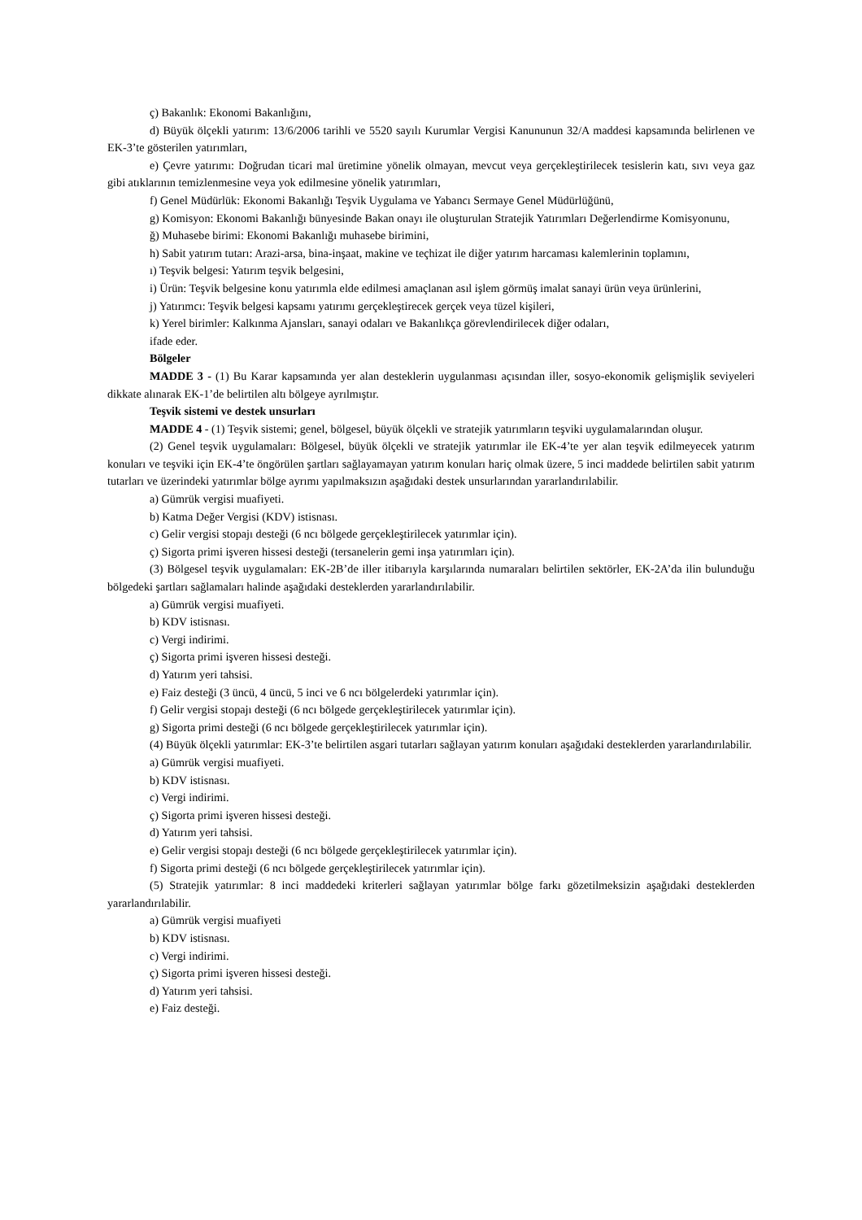ç) Bakanlık: Ekonomi Bakanlığını,
d) Büyük ölçekli yatırım: 13/6/2006 tarihli ve 5520 sayılı Kurumlar Vergisi Kanununun 32/A maddesi kapsamında belirlenen ve EK-3’te gösterilen yatırımları,
e) Çevre yatırımı: Doğrudan ticari mal üretimine yönelik olmayan, mevcut veya gerçekleştirilecek tesislerin katı, sıvı veya gaz gibi atıklarının temizlenmesine veya yok edilmesine yönelik yatırımları,
f) Genel Müdürlük: Ekonomi Bakanlığı Teşvik Uygulama ve Yabancı Sermaye Genel Müdürlüğünü,
g) Komisyon: Ekonomi Bakanlığı bünyesinde Bakan onayı ile oluşturulan Stratejik Yatırımları Değerlendirme Komisyonunu,
ğ) Muhasebe birimi: Ekonomi Bakanlığı muhasebe birimini,
h) Sabit yatırım tutarı: Arazi-arsa, bina-inşaat, makine ve teçhizat ile diğer yatırım harcaması kalemlerinin toplamını,
ı) Teşvik belgesi: Yatırım teşvik belgesini,
i) Ürün: Teşvik belgesine konu yatırımla elde edilmesi amaçlanan asıl işlem görmüş imalat sanayi ürün veya ürünlerini,
j) Yatırımcı: Teşvik belgesi kapsamı yatırımı gerçekleştirecek gerçek veya tüzel kişileri,
k) Yerel birimler: Kalkınma Ajansları, sanayi odaları ve Bakanlıkça görevlendirilecek diğer odaları,
ifade eder.
Bölgeler
MADDE 3 - (1) Bu Karar kapsamında yer alan desteklerin uygulanması açısından iller, sosyo-ekonomik gelişmişlik seviyeleri dikkate alınarak EK-1’de belirtilen altı bölgeye ayrılmıştır.
Teşvik sistemi ve destek unsurları
MADDE 4 - (1) Teşvik sistemi; genel, bölgesel, büyük ölçekli ve stratejik yatırımların teşviki uygulamalarından oluşur.
(2) Genel teşvik uygulamaları: Bölgesel, büyük ölçekli ve stratejik yatırımlar ile EK-4’te yer alan teşvik edilmeyecek yatırım konuları ve teşviki için EK-4’te öngörülen şartları sağlayamayan yatırım konuları hariç olmak üzere, 5 inci maddede belirtilen sabit yatırım tutarları ve üzerindeki yatırımlar bölge ayrımı yapılmaksızın aşağıdaki destek unsurlarından yararlandırılabilir.
a) Gümrük vergisi muafiyeti.
b) Katma Değer Vergisi (KDV) istisnası.
c) Gelir vergisi stopajı desteği (6 ncı bölgede gerçekleştirilecek yatırımlar için).
ç) Sigorta primi işveren hissesi desteği (tersanelerin gemi inşa yatırımları için).
(3) Bölgesel teşvik uygulamaları: EK-2B’de iller itibarıyla karşılarında numaraları belirtilen sektörler, EK-2A’da ilin bulunduğu bölgedeki şartları sağlamaları halinde aşağıdaki desteklerden yararlandırılabilir.
a) Gümrük vergisi muafiyeti.
b) KDV istisnası.
c) Vergi indirimi.
ç) Sigorta primi işveren hissesi desteği.
d) Yatırım yeri tahsisi.
e) Faiz desteği (3 üncü, 4 üncü, 5 inci ve 6 ncı bölgelerdeki yatırımlar için).
f) Gelir vergisi stopajı desteği (6 ncı bölgede gerçekleştirilecek yatırımlar için).
g) Sigorta primi desteği (6 ncı bölgede gerçekleştirilecek yatırımlar için).
(4) Büyük ölçekli yatırımlar: EK-3’te belirtilen asgari tutarları sağlayan yatırım konuları aşağıdaki desteklerden yararlandırılabilir.
a) Gümrük vergisi muafiyeti.
b) KDV istisnası.
c) Vergi indirimi.
ç) Sigorta primi işveren hissesi desteği.
d) Yatırım yeri tahsisi.
e) Gelir vergisi stopajı desteği (6 ncı bölgede gerçekleştirilecek yatırımlar için).
f) Sigorta primi desteği (6 ncı bölgede gerçekleştirilecek yatırımlar için).
(5) Stratejik yatırımlar: 8 inci maddedeki kriterleri sağlayan yatırımlar bölge farkı gözetilmeksizin aşağıdaki desteklerden yararlandırılabilir.
a) Gümrük vergisi muafiyeti
b) KDV istisnası.
c) Vergi indirimi.
ç) Sigorta primi işveren hissesi desteği.
d) Yatırım yeri tahsisi.
e) Faiz desteği.